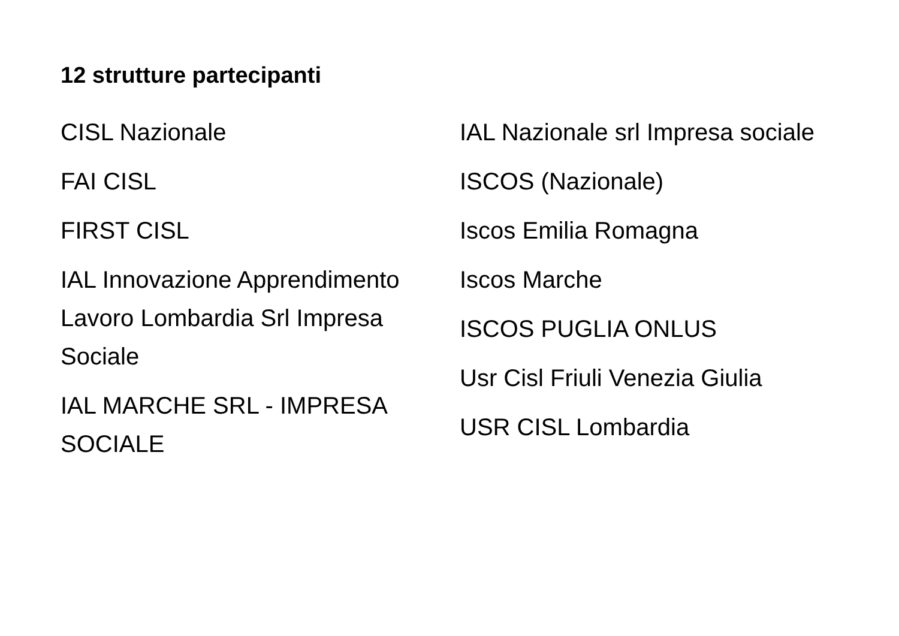12 strutture partecipanti
CISL Nazionale
FAI CISL
FIRST CISL
IAL Innovazione Apprendimento Lavoro Lombardia Srl Impresa Sociale
IAL MARCHE SRL - IMPRESA SOCIALE
IAL Nazionale srl Impresa sociale
ISCOS (Nazionale)
Iscos Emilia Romagna
Iscos Marche
ISCOS PUGLIA ONLUS
Usr Cisl Friuli Venezia Giulia
USR CISL Lombardia